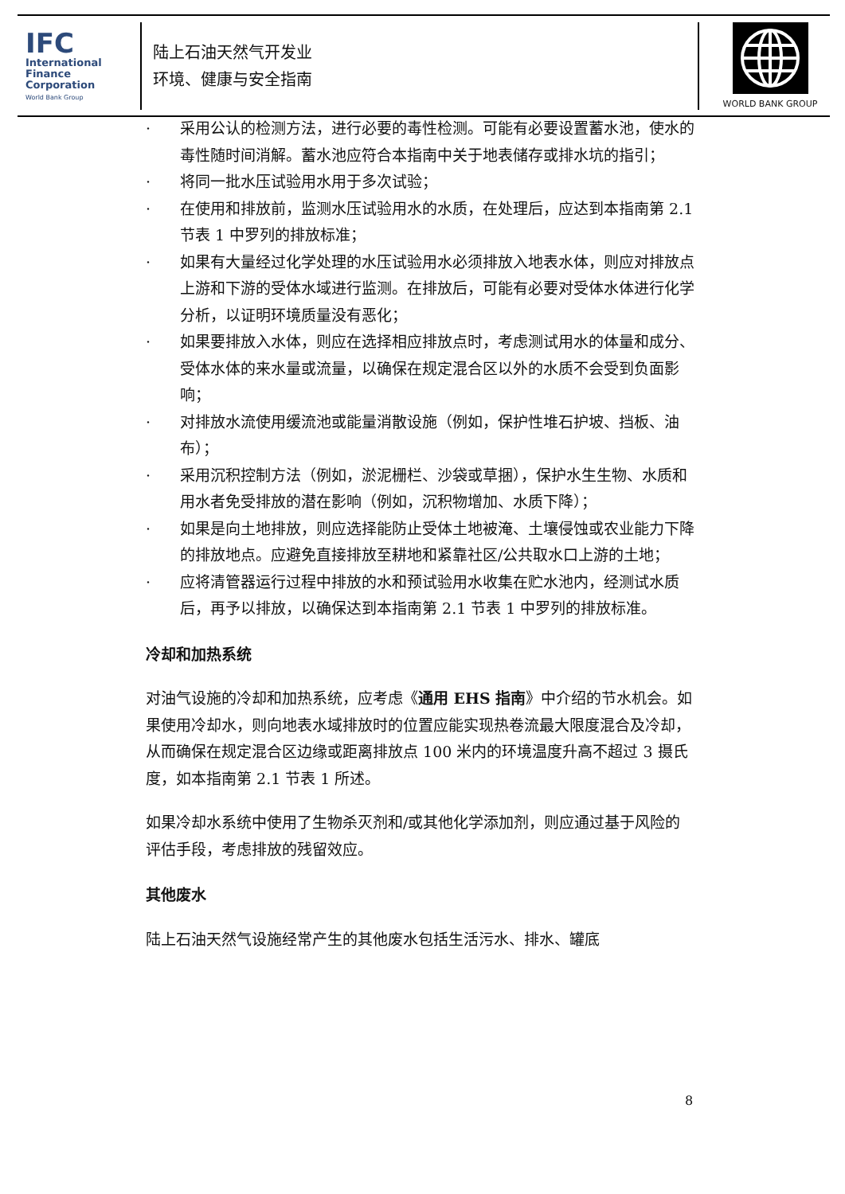IFC
International
Finance
Corporation
World Bank Group
陆上石油天然气开发业
环境、健康与安全指南
WORLD BANK GROUP
· 采用公认的检测方法，进行必要的毒性检测。可能有必要设置蓄水池，使水的毒性随时间消解。蓄水池应符合本指南中关于地表储存或排水坑的指引；
· 将同一批水压试验用水用于多次试验；
· 在使用和排放前，监测水压试验用水的水质，在处理后，应达到本指南第 2.1 节表 1 中罗列的排放标准；
· 如果有大量经过化学处理的水压试验用水必须排放入地表水体，则应对排放点上游和下游的受体水域进行监测。在排放后，可能有必要对受体水体进行化学分析，以证明环境质量没有恶化；
· 如果要排放入水体，则应在选择相应排放点时，考虑测试用水的体量和成分、受体水体的来水量或流量，以确保在规定混合区以外的水质不会受到负面影响；
· 对排放水流使用缓流池或能量消散设施（例如，保护性堆石护坡、挡板、油布）；
· 采用沉积控制方法（例如，淤泥栅栏、沙袋或草捆），保护水生生物、水质和用水者免受排放的潜在影响（例如，沉积物增加、水质下降）；
· 如果是向土地排放，则应选择能防止受体土地被淹、土壤侵蚀或农业能力下降的排放地点。应避免直接排放至耕地和紧靠社区/公共取水口上游的土地；
· 应将清管器运行过程中排放的水和预试验用水收集在贮水池内，经测试水质后，再予以排放，以确保达到本指南第 2.1 节表 1 中罗列的排放标准。
冷却和加热系统
对油气设施的冷却和加热系统，应考虑《通用 EHS 指南》中介绍的节水机会。如果使用冷却水，则向地表水域排放时的位置应能实现热卷流最大限度混合及冷却，从而确保在规定混合区边缘或距离排放点 100 米内的环境温度升高不超过 3 摄氏度，如本指南第 2.1 节表 1 所述。
如果冷却水系统中使用了生物杀灭剂和/或其他化学添加剂，则应通过基于风险的评估手段，考虑排放的残留效应。
其他废水
陆上石油天然气设施经常产生的其他废水包括生活污水、排水、罐底
8